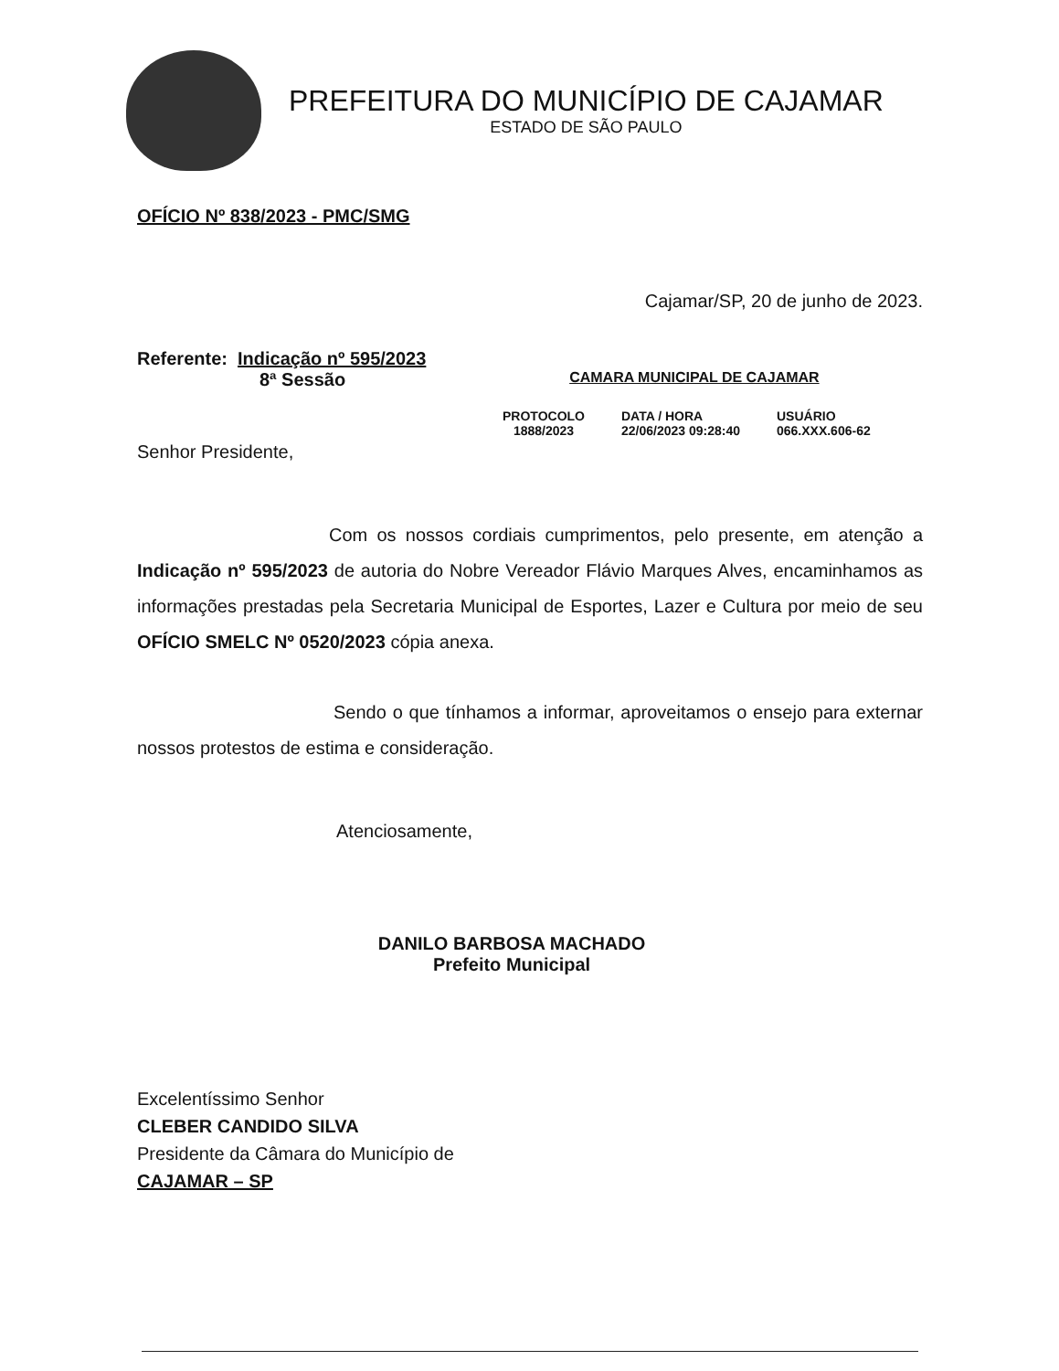PREFEITURA DO MUNICÍPIO DE CAJAMAR
ESTADO DE SÃO PAULO
OFÍCIO Nº 838/2023 - PMC/SMG
Cajamar/SP, 20 de junho de 2023.
Referente: Indicação nº 595/2023
8ª Sessão CAMARA MUNICIPAL DE CAJAMAR
PROTOCOLO
1888/2023
DATA / HORA
22/06/2023 09:28:40
USUÁRIO
066.XXX.606-62
Senhor Presidente,
Com os nossos cordiais cumprimentos, pelo presente, em atenção a Indicação nº 595/2023 de autoria do Nobre Vereador Flávio Marques Alves, encaminhamos as informações prestadas pela Secretaria Municipal de Esportes, Lazer e Cultura por meio de seu OFÍCIO SMELC Nº 0520/2023 cópia anexa.
Sendo o que tínhamos a informar, aproveitamos o ensejo para externar nossos protestos de estima e consideração.
Atenciosamente,
DANILO BARBOSA MACHADO
Prefeito Municipal
Excelentíssimo Senhor
CLEBER CANDIDO SILVA
Presidente da Câmara do Município de
CAJAMAR – SP